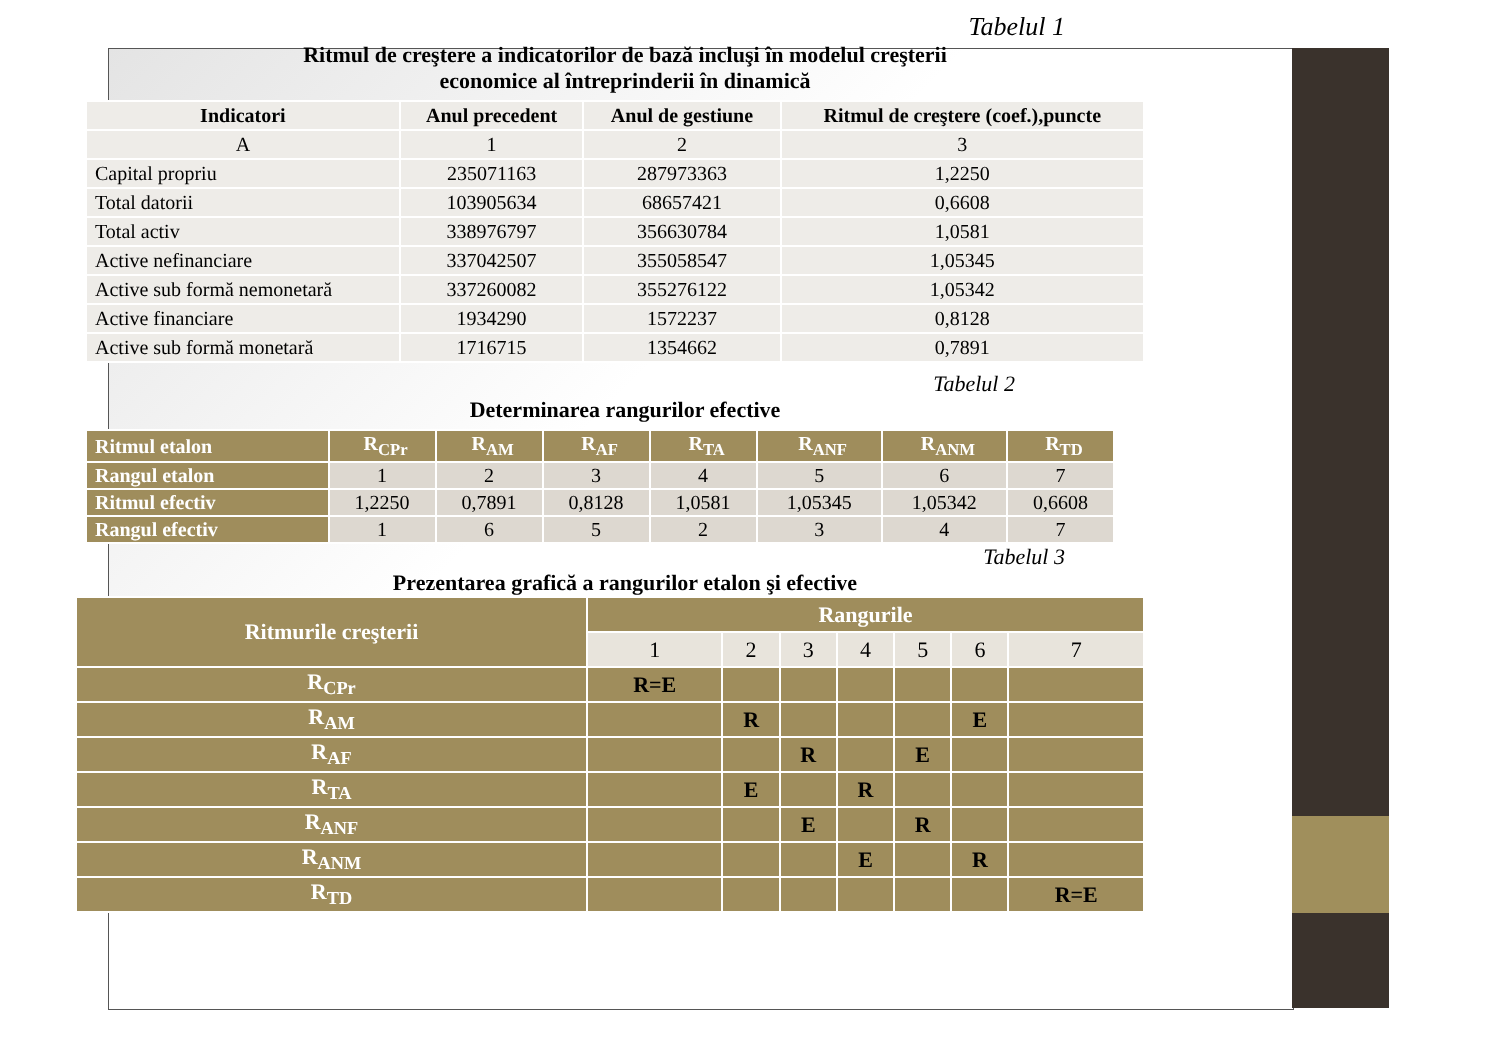Tabelul 1
Ritmul de creştere a indicatorilor de bază incluşi în modelul creşterii
economice al întreprinderii în dinamică
| Indicatori | Anul precedent | Anul de gestiune | Ritmul de creştere (coef.),puncte |
| --- | --- | --- | --- |
| A | 1 | 2 | 3 |
| Capital propriu | 235071163 | 287973363 | 1,2250 |
| Total datorii | 103905634 | 68657421 | 0,6608 |
| Total activ | 338976797 | 356630784 | 1,0581 |
| Active nefinanciare | 337042507 | 355058547 | 1,05345 |
| Active sub formă nemonetară | 337260082 | 355276122 | 1,05342 |
| Active financiare | 1934290 | 1572237 | 0,8128 |
| Active sub formă monetară | 1716715 | 1354662 | 0,7891 |
Tabelul 2
Determinarea rangurilor efective
| Ritmul etalon | R<sub>CPr</sub> | R<sub>AM</sub> | R<sub>AF</sub> | R<sub>TA</sub> | R<sub>ANF</sub> | R<sub>ANM</sub> | R<sub>TD</sub> |
| Rangul etalon | 1 | 2 | 3 | 4 | 5 | 6 | 7 |
| Ritmul efectiv | 1,2250 | 0,7891 | 0,8128 | 1,0581 | 1,05345 | 1,05342 | 0,6608 |
| Rangul efectiv | 1 | 6 | 5 | 2 | 3 | 4 | 7 |
Tabelul 3
Prezentarea grafică a rangurilor etalon şi efective
| Ritmurile creşterii | Rangurile | | | | | | |
| | 1 | 2 | 3 | 4 | 5 | 6 | 7 |
| R<sub>CPr</sub> | R=E | | | | | | |
| R<sub>AM</sub> | | R | | | | E | |
| R<sub>AF</sub> | | | R | | E | | |
| R<sub>TA</sub> | | E | | R | | | |
| R<sub>ANF</sub> | | | E | | R | | |
| R<sub>ANM</sub> | | | | E | | R | |
| R<sub>TD</sub> | | | | | | | R=E |